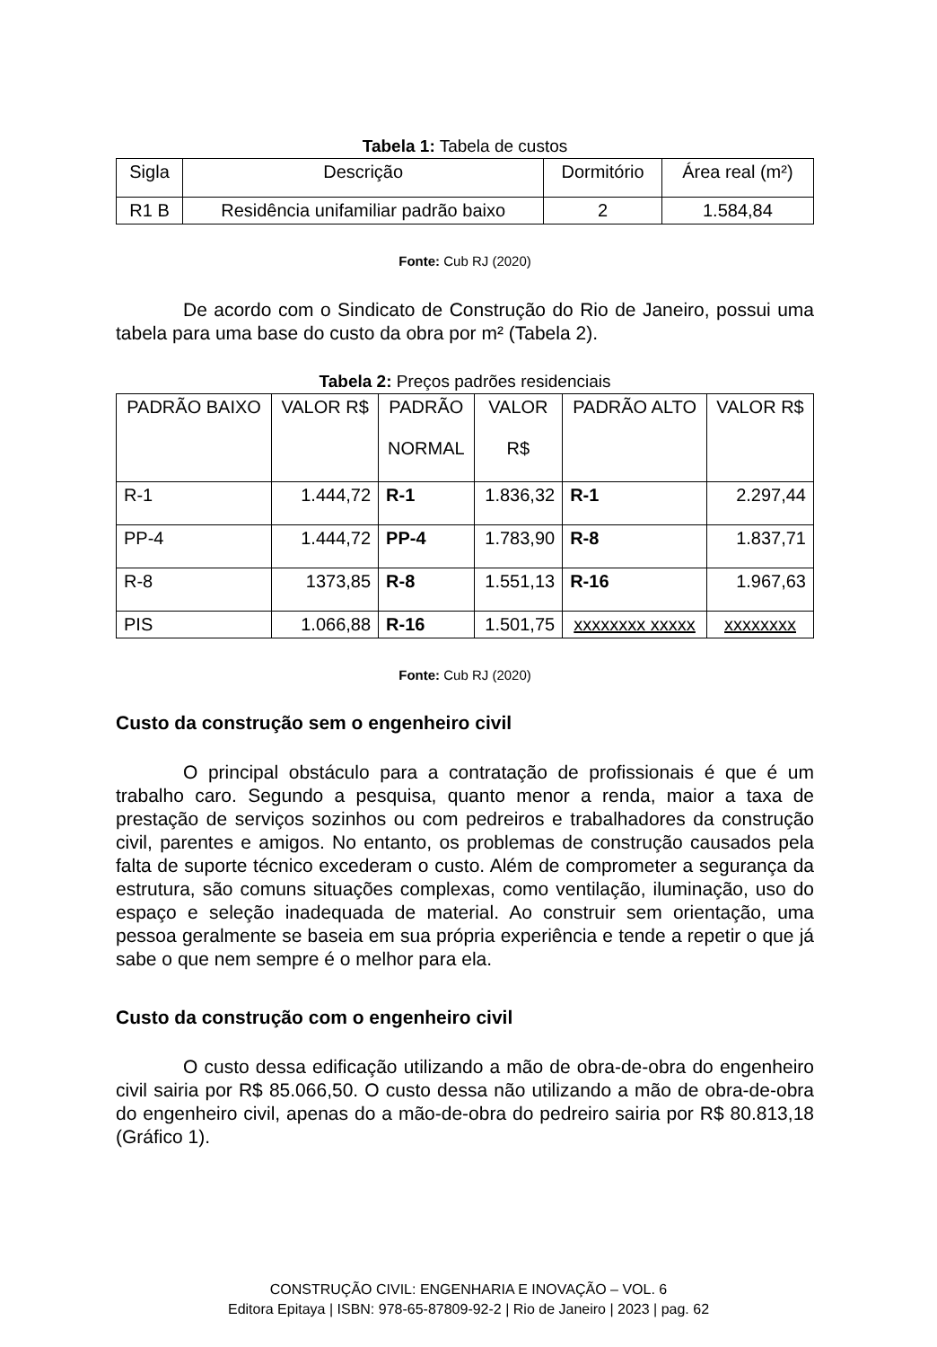Tabela 1: Tabela de custos
| Sigla | Descrição | Dormitório | Área real (m²) |
| R1 B | Residência unifamiliar padrão baixo | 2 | 1.584,84 |
Fonte: Cub RJ (2020)
De acordo com o Sindicato de Construção do Rio de Janeiro, possui uma tabela para uma base do custo da obra por m² (Tabela 2).
Tabela 2: Preços padrões residenciais
| PADRÃO BAIXO | VALOR R$ | PADRÃO NORMAL | VALOR R$ | PADRÃO ALTO | VALOR R$ |
| R-1 | 1.444,72 | R-1 | 1.836,32 | R-1 | 2.297,44 |
| PP-4 | 1.444,72 | PP-4 | 1.783,90 | R-8 | 1.837,71 |
| R-8 | 1373,85 | R-8 | 1.551,13 | R-16 | 1.967,63 |
| PIS | 1.066,88 | R-16 | 1.501,75 | xxxxxxxx xxxxx | xxxxxxxx |
Fonte: Cub RJ (2020)
Custo da construção sem o engenheiro civil
O principal obstáculo para a contratação de profissionais é que é um trabalho caro. Segundo a pesquisa, quanto menor a renda, maior a taxa de prestação de serviços sozinhos ou com pedreiros e trabalhadores da construção civil, parentes e amigos. No entanto, os problemas de construção causados pela falta de suporte técnico excederam o custo. Além de comprometer a segurança da estrutura, são comuns situações complexas, como ventilação, iluminação, uso do espaço e seleção inadequada de material. Ao construir sem orientação, uma pessoa geralmente se baseia em sua própria experiência e tende a repetir o que já sabe o que nem sempre é o melhor para ela.
Custo da construção com o engenheiro civil
O custo dessa edificação utilizando a mão de obra-de-obra do engenheiro civil sairia por R$ 85.066,50. O custo dessa não utilizando a mão de obra-de-obra do engenheiro civil, apenas do a mão-de-obra do pedreiro sairia por R$ 80.813,18 (Gráfico 1).
CONSTRUÇÃO CIVIL: ENGENHARIA E INOVAÇÃO – VOL. 6
Editora Epitaya | ISBN: 978-65-87809-92-2 | Rio de Janeiro | 2023 | pag. 62